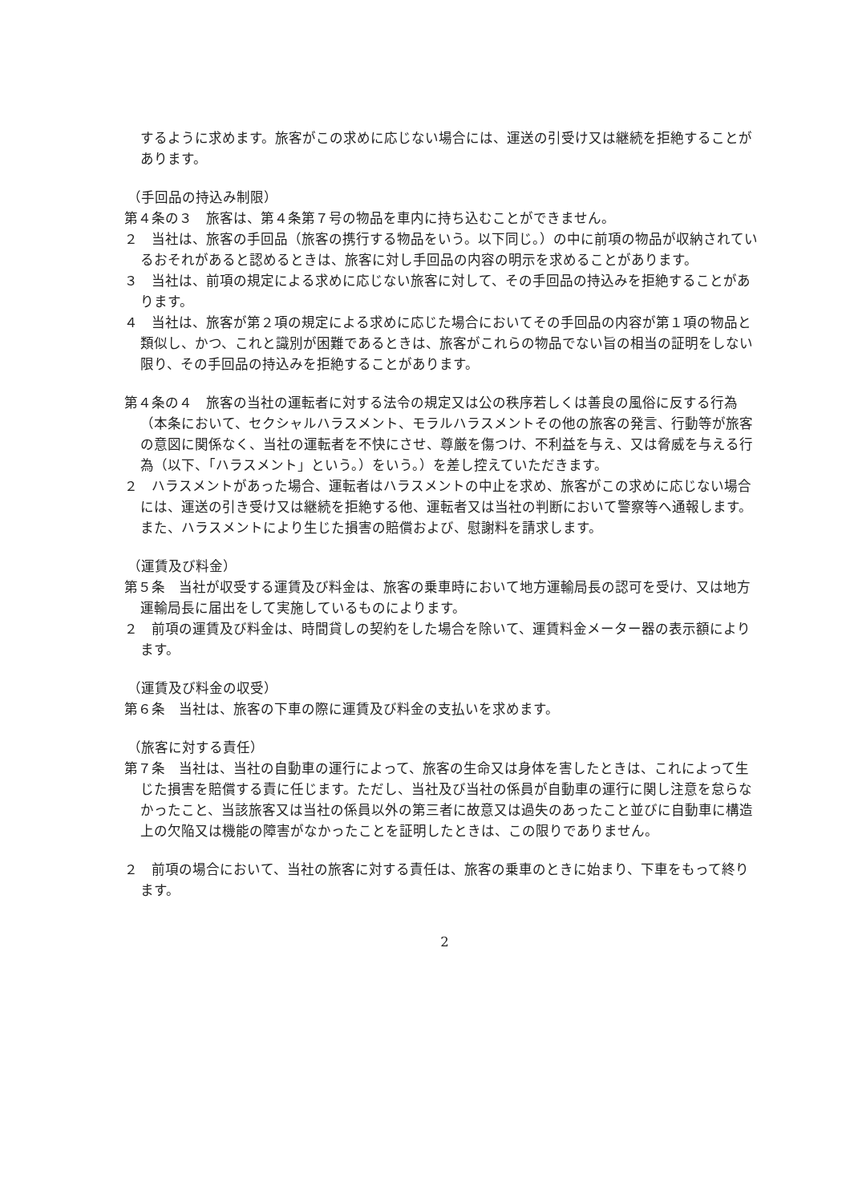するように求めます。旅客がこの求めに応じない場合には、運送の引受け又は継続を拒絶することがあります。
（手回品の持込み制限）
第４条の３　旅客は、第４条第７号の物品を車内に持ち込むことができません。
２　当社は、旅客の手回品（旅客の携行する物品をいう。以下同じ。）の中に前項の物品が収納されているおそれがあると認めるときは、旅客に対し手回品の内容の明示を求めることがあります。
３　当社は、前項の規定による求めに応じない旅客に対して、その手回品の持込みを拒絶することがあります。
４　当社は、旅客が第２項の規定による求めに応じた場合においてその手回品の内容が第１項の物品と類似し、かつ、これと識別が困難であるときは、旅客がこれらの物品でない旨の相当の証明をしない限り、その手回品の持込みを拒絶することがあります。
第４条の４　旅客の当社の運転者に対する法令の規定又は公の秩序若しくは善良の風俗に反する行為（本条において、セクシャルハラスメント、モラルハラスメントその他の旅客の発言、行動等が旅客の意図に関係なく、当社の運転者を不快にさせ、尊厳を傷つけ、不利益を与え、又は脅威を与える行為（以下、「ハラスメント」という。）をいう。）を差し控えていただきます。
２　ハラスメントがあった場合、運転者はハラスメントの中止を求め、旅客がこの求めに応じない場合には、運送の引き受け又は継続を拒絶する他、運転者又は当社の判断において警察等へ通報します。また、ハラスメントにより生じた損害の賠償および、慰謝料を請求します。
（運賃及び料金）
第５条　当社が収受する運賃及び料金は、旅客の乗車時において地方運輸局長の認可を受け、又は地方運輸局長に届出をして実施しているものによります。
２　前項の運賃及び料金は、時間貸しの契約をした場合を除いて、運賃料金メーター器の表示額によります。
（運賃及び料金の収受）
第６条　当社は、旅客の下車の際に運賃及び料金の支払いを求めます。
（旅客に対する責任）
第７条　当社は、当社の自動車の運行によって、旅客の生命又は身体を害したときは、これによって生じた損害を賠償する責に任じます。ただし、当社及び当社の係員が自動車の運行に関し注意を怠らなかったこと、当該旅客又は当社の係員以外の第三者に故意又は過失のあったこと並びに自動車に構造上の欠陥又は機能の障害がなかったことを証明したときは、この限りでありません。
２　前項の場合において、当社の旅客に対する責任は、旅客の乗車のときに始まり、下車をもって終ります。
2